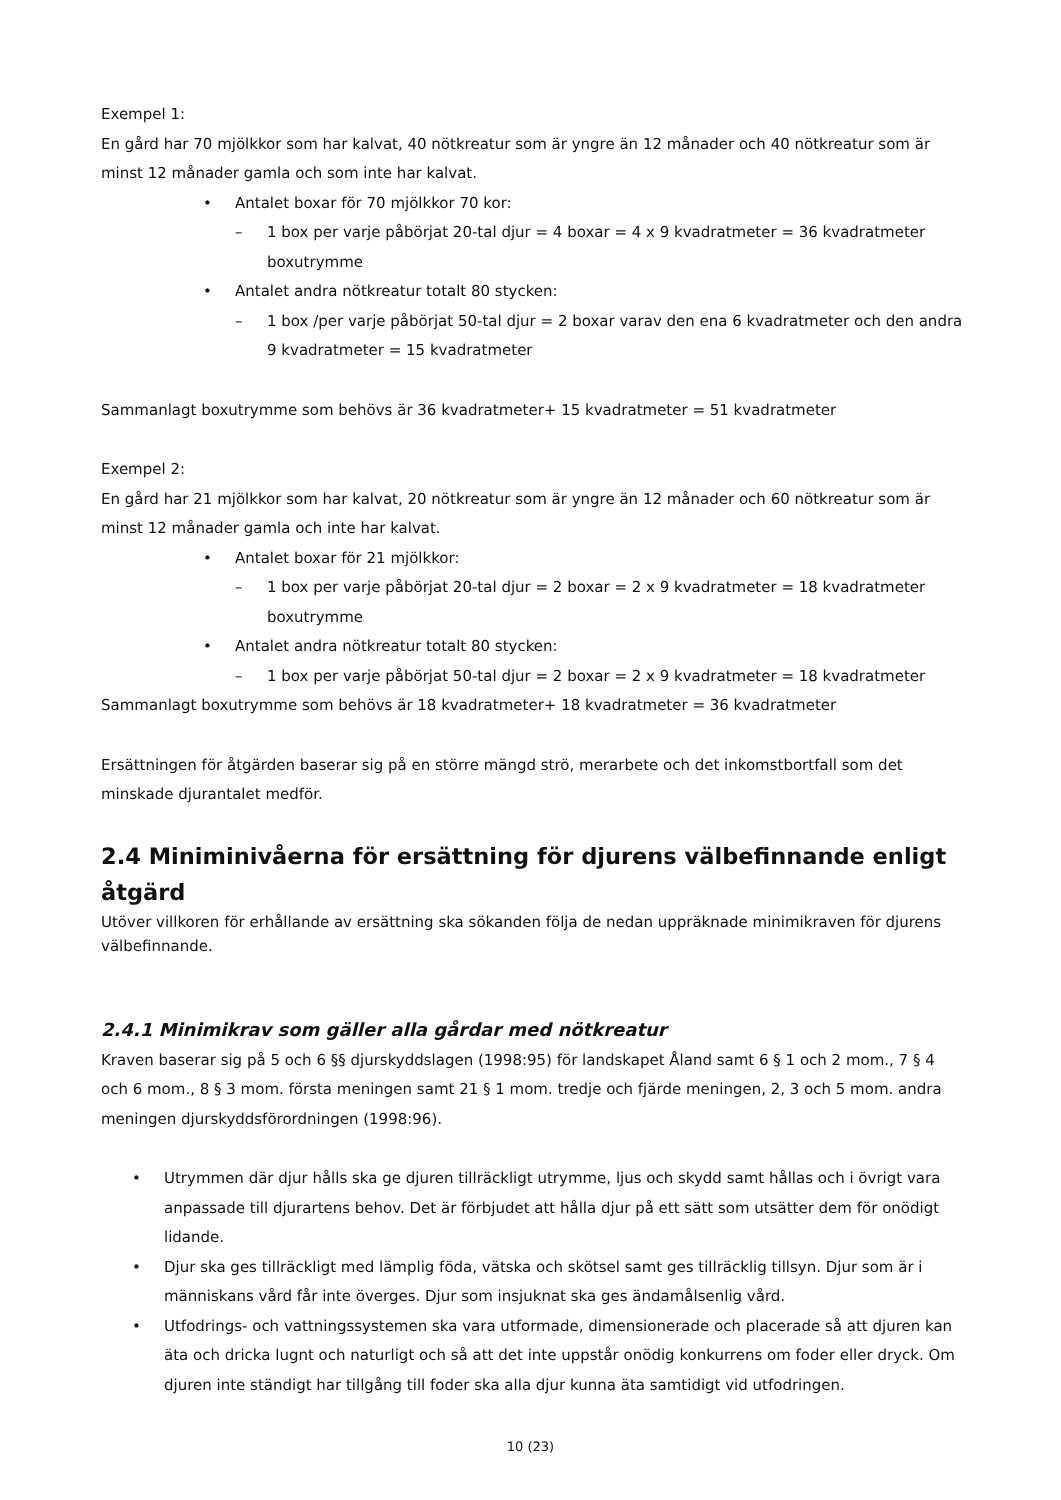Exempel 1:
En gård har 70 mjölkkor som har kalvat, 40 nötkreatur som är yngre än 12 månader och 40 nötkreatur som är minst 12 månader gamla och som inte har kalvat.
• Antalet boxar för 70 mjölkkor 70 kor:
– 1 box per varje påbörjat 20-tal djur = 4 boxar = 4 x 9 kvadratmeter = 36 kvadratmeter boxutrymme
• Antalet andra nötkreatur totalt 80 stycken:
– 1 box /per varje påbörjat 50-tal djur = 2 boxar varav den ena 6 kvadratmeter och den andra 9 kvadratmeter = 15 kvadratmeter
Sammanlagt boxutrymme som behövs är 36 kvadratmeter+ 15 kvadratmeter = 51 kvadratmeter
Exempel 2:
En gård har 21 mjölkkor som har kalvat, 20 nötkreatur som är yngre än 12 månader och 60 nötkreatur som är minst 12 månader gamla och inte har kalvat.
• Antalet boxar för 21 mjölkkor:
– 1 box per varje påbörjat 20-tal djur = 2 boxar = 2 x 9 kvadratmeter = 18 kvadratmeter boxutrymme
• Antalet andra nötkreatur totalt 80 stycken:
– 1 box per varje påbörjat 50-tal djur = 2 boxar = 2 x 9 kvadratmeter = 18 kvadratmeter
Sammanlagt boxutrymme som behövs är 18 kvadratmeter+ 18 kvadratmeter = 36 kvadratmeter
Ersättningen för åtgärden baserar sig på en större mängd strö, merarbete och det inkomstbortfall som det minskade djurantalet medför.
2.4 Miniminivåerna för ersättning för djurens välbefinnande enligt åtgärd
Utöver villkoren för erhållande av ersättning ska sökanden följa de nedan uppräknade minimikraven för djurens välbefinnande.
2.4.1 Minimikrav som gäller alla gårdar med nötkreatur
Kraven baserar sig på 5 och 6 §§ djurskyddslagen (1998:95) för landskapet Åland samt 6 § 1 och 2 mom., 7 § 4 och 6 mom., 8 § 3 mom. första meningen samt 21 § 1 mom. tredje och fjärde meningen, 2, 3 och 5 mom. andra meningen djurskyddsförordningen (1998:96).
• Utrymmen där djur hålls ska ge djuren tillräckligt utrymme, ljus och skydd samt hållas och i övrigt vara anpassade till djurartens behov. Det är förbjudet att hålla djur på ett sätt som utsätter dem för onödigt lidande.
• Djur ska ges tillräckligt med lämplig föda, vätska och skötsel samt ges tillräcklig tillsyn. Djur som är i människans vård får inte överges. Djur som insjuknat ska ges ändamålsenlig vård.
• Utfodrings- och vattningssystemen ska vara utformade, dimensionerade och placerade så att djuren kan äta och dricka lugnt och naturligt och så att det inte uppstår onödig konkurrens om foder eller dryck. Om djuren inte ständigt har tillgång till foder ska alla djur kunna äta samtidigt vid utfodringen.
10 (23)